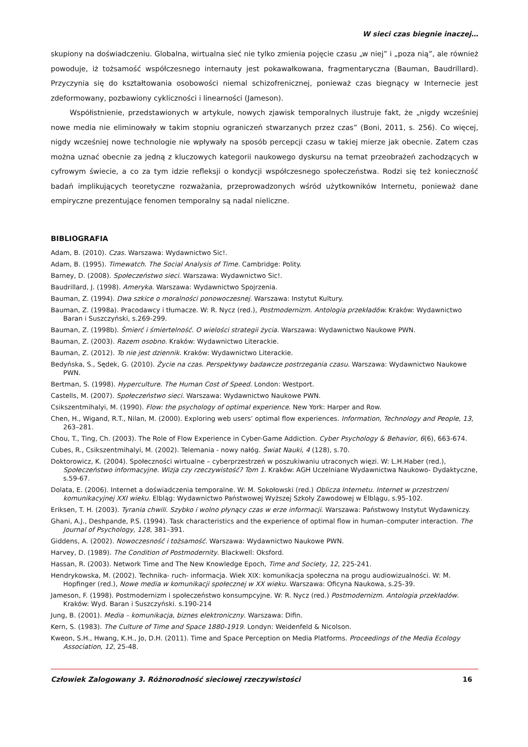W sieci czas biegnie inaczej…
skupiony na doświadczeniu. Globalna, wirtualna sieć nie tylko zmienia pojęcie czasu „w niej” i „poza nią”, ale również powoduje, iż tożsamość współczesnego internauty jest pokawałkowana, fragmentaryczna (Bauman, Baudrillard). Przyczynia się do kształtowania osobowości niemal schizofrenicznej, ponieważ czas biegnący w Internecie jest zdeformowany, pozbawiony cykliczności i linearności (Jameson).
Współistnienie, przedstawionych w artykule, nowych zjawisk temporalnych ilustruje fakt, że „nigdy wcześniej nowe media nie eliminowały w takim stopniu ograniczeń stwarzanych przez czas” (Boni, 2011, s. 256). Co więcej, nigdy wcześniej nowe technologie nie wpływały na sposób percepcji czasu w takiej mierze jak obecnie. Zatem czas można uznać obecnie za jedną z kluczowych kategorii naukowego dyskursu na temat przeobrażeń zachodzących w cyfrowym świecie, a co za tym idzie refleksji o kondycji współczesnego społeczeństwa. Rodzi się też konieczność badań implikujących teoretyczne rozważania, przeprowadzonych wśród użytkowników Internetu, ponieważ dane empiryczne prezentujące fenomen temporalny są nadal nieliczne.
BIBLIOGRAFIA
Adam, B. (2010). Czas. Warszawa: Wydawnictwo Sic!.
Adam, B. (1995). Timewatch. The Social Analysis of Time. Cambridge: Polity.
Barney, D. (2008). Społeczeństwo sieci. Warszawa: Wydawnictwo Sic!.
Baudrillard, J. (1998). Ameryka. Warszawa: Wydawnictwo Spojrzenia.
Bauman, Z. (1994). Dwa szkice o moralności ponowoczesnej. Warszawa: Instytut Kultury.
Bauman, Z. (1998a). Pracodawcy i tłumacze. W: R. Nycz (red.), Postmodernizm. Antologia przekładów. Kraków: Wydawnictwo Baran i Suszczyński, s.269-299.
Bauman, Z. (1998b). Śmierć i śmiertelność. O wielości strategii życia. Warszawa: Wydawnictwo Naukowe PWN.
Bauman, Z. (2003). Razem osobno. Kraków: Wydawnictwo Literackie.
Bauman, Z. (2012). To nie jest dziennik. Kraków: Wydawnictwo Literackie.
Bedyńska, S., Sędek, G. (2010). Życie na czas. Perspektywy badawcze postrzegania czasu. Warszawa: Wydawnictwo Naukowe PWN.
Bertman, S. (1998). Hyperculture. The Human Cost of Speed. London: Westport.
Castells, M. (2007). Społeczeństwo sieci. Warszawa: Wydawnictwo Naukowe PWN.
Csikszentmihalyi, M. (1990). Flow: the psychology of optimal experience. New York: Harper and Row.
Chen, H., Wigand, R.T., Nilan, M. (2000). Exploring web users’ optimal flow experiences. Information, Technology and People, 13, 263–281.
Chou, T., Ting, Ch. (2003). The Role of Flow Experience in Cyber-Game Addiction. Cyber Psychology & Behavior, 6(6), 663-674.
Cubes, R., Csikszentmihalyi, M. (2002). Telemania - nowy nałóg. Świat Nauki, 4 (128), s.70.
Doktorowicz, K. (2004). Społeczności wirtualne – cyberprzestrzeń w poszukiwaniu utraconych więzi. W: L.H.Haber (red.), Społeczeństwo informacyjne. Wizja czy rzeczywistość? Tom 1. Kraków: AGH Uczelniane Wydawnictwa Naukowo- Dydaktyczne, s.59-67.
Dolata, E. (2006). Internet a doświadczenia temporalne. W: M. Sokołowski (red.) Oblicza Internetu. Internet w przestrzeni komunikacyjnej XXI wieku. Elbląg: Wydawnictwo Państwowej Wyższej Szkoły Zawodowej w Elblągu, s.95-102.
Eriksen, T. H. (2003). Tyrania chwili. Szybko i wolno płynący czas w erze informacji. Warszawa: Państwowy Instytut Wydawniczy.
Ghani, A.J., Deshpande, P.S. (1994). Task characteristics and the experience of optimal flow in human–computer interaction. The Journal of Psychology, 128, 381–391.
Giddens, A. (2002). Nowoczesność i tożsamość. Warszawa: Wydawnictwo Naukowe PWN.
Harvey, D. (1989). The Condition of Postmodernity. Blackwell: Oksford.
Hassan, R. (2003). Network Time and The New Knowledge Epoch, Time and Society, 12, 225-241.
Hendrykowska, M. (2002). Technika- ruch- informacja. Wiek XIX: komunikacja społeczna na progu audiowizualności. W: M. Hopfinger (red.), Nowe media w komunikacji społecznej w XX wieku. Warszawa: Oficyna Naukowa, s.25-39.
Jameson, F. (1998). Postmodernizm i społeczeństwo konsumpcyjne. W: R. Nycz (red.) Postmodernizm. Antologia przekładów. Kraków: Wyd. Baran i Suszczyński. s.190-214
Jung, B. (2001). Media – komunikacja, biznes elektroniczny. Warszawa: Difin.
Kern, S. (1983). The Culture of Time and Space 1880-1919. Londyn: Weidenfeld & Nicolson.
Kweon, S.H., Hwang, K.H., Jo, D.H. (2011). Time and Space Perception on Media Platforms. Proceedings of the Media Ecology Association, 12, 25-48.
Człowiek Zalogowany 3. Różnorodność sieciowej rzeczywistości 16